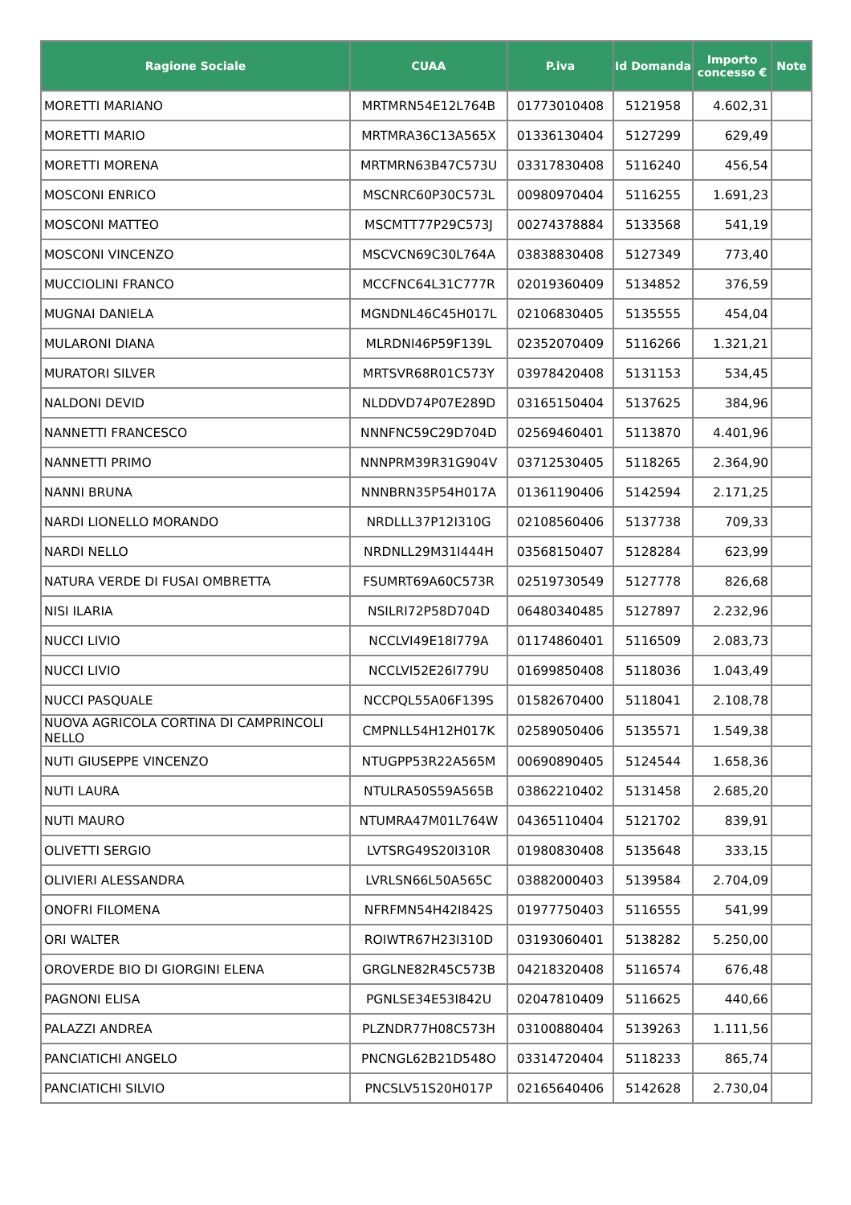| Ragione Sociale | CUAA | P.iva | Id Domanda | Importo concesso € | Note |
| --- | --- | --- | --- | --- | --- |
| MORETTI MARIANO | MRTMRN54E12L764B | 01773010408 | 5121958 | 4.602,31 | |
| MORETTI MARIO | MRTMRA36C13A565X | 01336130404 | 5127299 | 629,49 | |
| MORETTI MORENA | MRTMRN63B47C573U | 03317830408 | 5116240 | 456,54 | |
| MOSCONI ENRICO | MSCNRC60P30C573L | 00980970404 | 5116255 | 1.691,23 | |
| MOSCONI MATTEO | MSCMTT77P29C573J | 00274378884 | 5133568 | 541,19 | |
| MOSCONI VINCENZO | MSCVCN69C30L764A | 03838830408 | 5127349 | 773,40 | |
| MUCCIOLINI FRANCO | MCCFNC64L31C777R | 02019360409 | 5134852 | 376,59 | |
| MUGNAI DANIELA | MGNDNL46C45H017L | 02106830405 | 5135555 | 454,04 | |
| MULARONI DIANA | MLRDNI46P59F139L | 02352070409 | 5116266 | 1.321,21 | |
| MURATORI SILVER | MRTSVR68R01C573Y | 03978420408 | 5131153 | 534,45 | |
| NALDONI DEVID | NLDDVD74P07E289D | 03165150404 | 5137625 | 384,96 | |
| NANNETTI FRANCESCO | NNNFNC59C29D704D | 02569460401 | 5113870 | 4.401,96 | |
| NANNETTI PRIMO | NNNPRM39R31G904V | 03712530405 | 5118265 | 2.364,90 | |
| NANNI BRUNA | NNNBRN35P54H017A | 01361190406 | 5142594 | 2.171,25 | |
| NARDI LIONELLO MORANDO | NRDLLL37P12I310G | 02108560406 | 5137738 | 709,33 | |
| NARDI NELLO | NRDNLL29M31I444H | 03568150407 | 5128284 | 623,99 | |
| NATURA VERDE DI FUSAI OMBRETTA | FSUMRT69A60C573R | 02519730549 | 5127778 | 826,68 | |
| NISI ILARIA | NSILRI72P58D704D | 06480340485 | 5127897 | 2.232,96 | |
| NUCCI LIVIO | NCCLVI49E18I779A | 01174860401 | 5116509 | 2.083,73 | |
| NUCCI LIVIO | NCCLVI52E26I779U | 01699850408 | 5118036 | 1.043,49 | |
| NUCCI PASQUALE | NCCPQL55A06F139S | 01582670400 | 5118041 | 2.108,78 | |
| NUOVA AGRICOLA CORTINA DI CAMPRINCOLI NELLO | CMPNLL54H12H017K | 02589050406 | 5135571 | 1.549,38 | |
| NUTI GIUSEPPE VINCENZO | NTUGPP53R22A565M | 00690890405 | 5124544 | 1.658,36 | |
| NUTI LAURA | NTULRA50S59A565B | 03862210402 | 5131458 | 2.685,20 | |
| NUTI MAURO | NTUMRA47M01L764W | 04365110404 | 5121702 | 839,91 | |
| OLIVETTI SERGIO | LVTSRG49S20I310R | 01980830408 | 5135648 | 333,15 | |
| OLIVIERI ALESSANDRA | LVRLSN66L50A565C | 03882000403 | 5139584 | 2.704,09 | |
| ONOFRI FILOMENA | NFRFMN54H42I842S | 01977750403 | 5116555 | 541,99 | |
| ORI WALTER | ROIWTR67H23I310D | 03193060401 | 5138282 | 5.250,00 | |
| OROVERDE BIO DI GIORGINI ELENA | GRGLNE82R45C573B | 04218320408 | 5116574 | 676,48 | |
| PAGNONI ELISA | PGNLSE34E53I842U | 02047810409 | 5116625 | 440,66 | |
| PALAZZI ANDREA | PLZNDR77H08C573H | 03100880404 | 5139263 | 1.111,56 | |
| PANCIATICHI ANGELO | PNCNGL62B21D548O | 03314720404 | 5118233 | 865,74 | |
| PANCIATICHI SILVIO | PNCSLV51S20H017P | 02165640406 | 5142628 | 2.730,04 | |